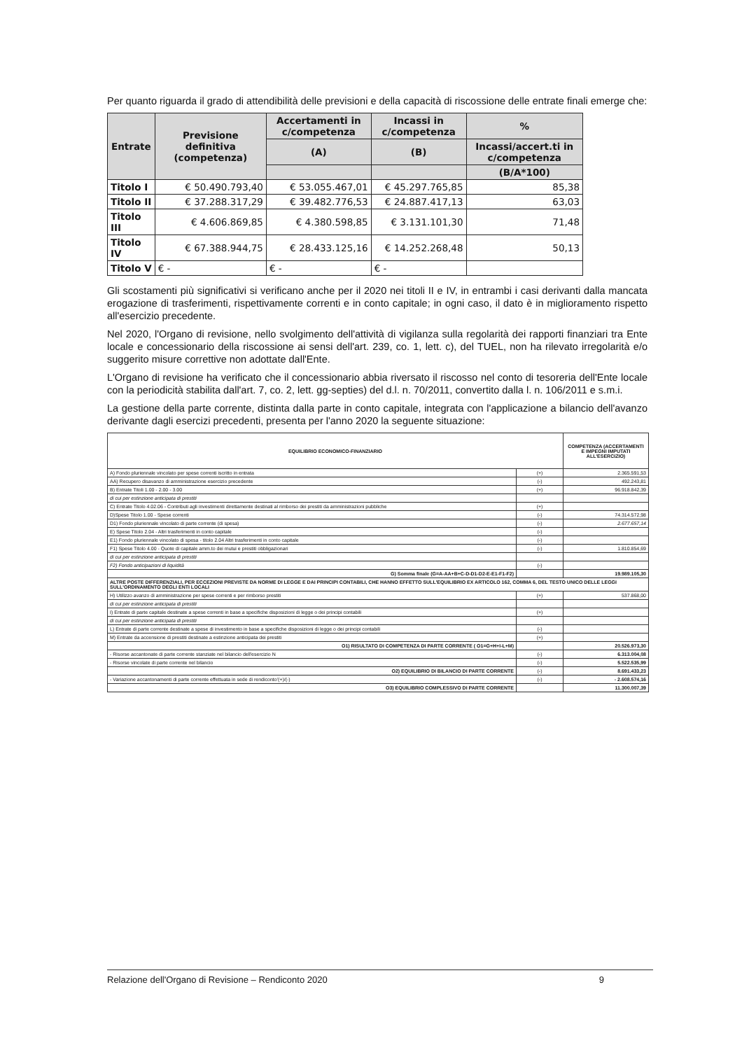Per quanto riguarda il grado di attendibilità delle previsioni e della capacità di riscossione delle entrate finali emerge che:
| Entrate | Previsione definitiva (competenza) | Accertamenti in c/competenza | Incassi in c/competenza | % |
| --- | --- | --- | --- | --- |
| | | (A) | (B) | Incassi/accert.ti in c/competenza |
| | | | | (B/A*100) |
| Titolo I | € 50.490.793,40 | € 53.055.467,01 | € 45.297.765,85 | 85,38 |
| Titolo II | € 37.288.317,29 | € 39.482.776,53 | € 24.887.417,13 | 63,03 |
| Titolo III | € 4.606.869,85 | € 4.380.598,85 | € 3.131.101,30 | 71,48 |
| Titolo IV | € 67.388.944,75 | € 28.433.125,16 | € 14.252.268,48 | 50,13 |
| Titolo V | € - | € - | € - | |
Gli scostamenti più significativi si verificano anche per il 2020 nei titoli II e IV, in entrambi i casi derivanti dalla mancata erogazione di trasferimenti, rispettivamente correnti e in conto capitale; in ogni caso, il dato è in miglioramento rispetto all'esercizio precedente.
Nel 2020, l'Organo di revisione, nello svolgimento dell'attività di vigilanza sulla regolarità dei rapporti finanziari tra Ente locale e concessionario della riscossione ai sensi dell'art. 239, co. 1, lett. c), del TUEL, non ha rilevato irregolarità e/o suggerito misure correttive non adottate dall'Ente.
L'Organo di revisione ha verificato che il concessionario abbia riversato il riscosso nel conto di tesoreria dell'Ente locale con la periodicità stabilita dall'art. 7, co. 2, lett. gg-septies) del d.l. n. 70/2011, convertito dalla l. n. 106/2011 e s.m.i.
La gestione della parte corrente, distinta dalla parte in conto capitale, integrata con l'applicazione a bilancio dell'avanzo derivante dagli esercizi precedenti, presenta per l'anno 2020 la seguente situazione:
| EQUILIBRIO ECONOMICO-FINANZIARIO | | COMPETENZA (ACCERTAMENTI E IMPEGNI IMPUTATI ALL'ESERCIZIO) |
| --- | --- | --- |
| A) Fondo pluriennale vincolato per spese correnti iscritto in entrata | (+) | 2.365.591,53 |
| AA) Recupero disavanzo di amministrazione esercizio precedente | (-) | 492.243,81 |
| B) Entrate Titoli 1.00 - 2.00 - 3.00 | (+) | 96.918.842,39 |
| di cui per estinzione anticipata di prestiti | | |
| C) Entrate Titolo 4.02.06 - Contributi agli investimenti direttamente destinati al rimborso dei prestiti da amministrazioni pubbliche | (+) | |
| D)Spese Titolo 1.00 - Spese correnti | (-) | 74.314.572,98 |
| D1) Fondo pluriennale vincolato di parte corrente (di spesa) | (-) | 2.677.657,14 |
| E) Spese Titolo 2.04 - Altri trasferimenti in conto capitale | (-) | |
| E1) Fondo pluriennale vincolato di spesa - titolo 2.04 Altri trasferimenti in conto capitale | (-) | |
| F1) Spese Titolo 4.00 - Quote di capitale amm.to dei mutui e prestiti obbligazionari | (-) | 1.810.854,69 |
| di cui per estinzione anticipata di prestiti | | |
| F2) Fondo anticipazioni di liquidità | (-) | |
| G) Somma finale (G=A-AA+B+C-D-D1-D2-E-E1-F1-F2) | | 19.989.105,30 |
| ALTRE POSTE DIFFERENZIALI, PER ECCEZIONI PREVISTE DA NORME DI LEGGE E DAI PRINCIPI CONTABILI, CHE HANNO EFFETTO SULL'EQUILIBRIO EX ARTICOLO 162, COMMA 6, DEL TESTO UNICO DELLE LEGGI SULL'ORDINAMENTO DEGLI ENTI LOCALI | | |
| H) Utilizzo avanzo di amministrazione per spese correnti e per rimborso prestiti | (+) | 537.868,00 |
| di cui per estinzione anticipata di prestiti | | |
| I) Entrate di parte capitale destinate a spese correnti in base a specifiche disposizioni di legge o dei principi contabili | (+) | |
| di cui per estinzione anticipata di prestiti | | |
| L) Entrate di parte corrente destinate a spese di investimento in base a specifiche disposizioni di legge o dei principi contabili | (-) | |
| M) Entrate da accensione di prestiti destinate a estinzione anticipata dei prestiti | (+) | |
| O1) RISULTATO DI COMPETENZA DI PARTE CORRENTE ( O1=G+H+I-L+M) | | 20.526.973,30 |
| - Risorse accantonate di parte corrente stanziate nel bilancio dell'esercizio N | (-) | 6.313.004,08 |
| - Risorse vincolate di parte corrente nel bilancio | (-) | 5.522.535,99 |
| O2) EQUILIBRIO DI BILANCIO DI PARTE CORRENTE | (-) | 8.691.433,23 |
| - Variazione accantonamenti di parte corrente effettuata in sede di rendiconto'(+)/(-) | (-) | - 2.608.574,16 |
| O3) EQUILIBRIO COMPLESSIVO DI PARTE CORRENTE | | 11.300.007,39 |
Relazione dell'Organo di Revisione – Rendiconto 2020 9